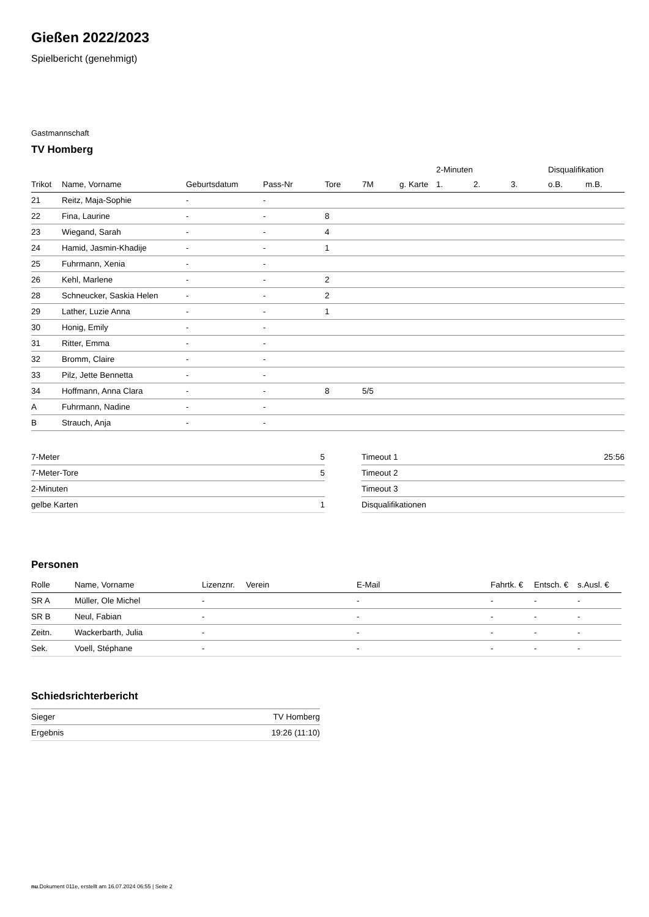Gießen 2022/2023
Spielbericht (genehmigt)
Gastmannschaft
TV Homberg
| | | | | | | | 2-Minuten | | | Disqualifikation | |
| Trikot | Name, Vorname | Geburtsdatum | Pass-Nr | Tore | 7M | g. Karte | 1. | 2. | 3. | o.B. | m.B. |
| 21 | Reitz, Maja-Sophie | - | - | | | | | | | | |
| 22 | Fina, Laurine | - | - | 8 | | | | | | | |
| 23 | Wiegand, Sarah | - | - | 4 | | | | | | | |
| 24 | Hamid, Jasmin-Khadije | - | - | 1 | | | | | | | |
| 25 | Fuhrmann, Xenia | - | - | | | | | | | | |
| 26 | Kehl, Marlene | - | - | 2 | | | | | | | |
| 28 | Schneucker, Saskia Helen | - | - | 2 | | | | | | | |
| 29 | Lather, Luzie Anna | - | - | 1 | | | | | | | |
| 30 | Honig, Emily | - | - | | | | | | | | |
| 31 | Ritter, Emma | - | - | | | | | | | | |
| 32 | Bromm, Claire | - | - | | | | | | | | |
| 33 | Pilz, Jette Bennetta | - | - | | | | | | | | |
| 34 | Hoffmann, Anna Clara | - | - | 8 | 5/5 | | | | | | |
| A | Fuhrmann, Nadine | - | - | | | | | | | | |
| B | Strauch, Anja | - | - | | | | | | | | |
| 7-Meter | 5 |
| 7-Meter-Tore | 5 |
| 2-Minuten | |
| gelbe Karten | 1 |
| Timeout 1 | 25:56 |
| Timeout 2 | |
| Timeout 3 | |
| Disqualifikationen | |
Personen
| Rolle | Name, Vorname | Lizenznr. | Verein | E-Mail | Fahrtk. € | Entsch. € | s.Ausl. € |
| --- | --- | --- | --- | --- | --- | --- | --- |
| SR A | Müller, Ole Michel | - | | - | - | - | - |
| SR B | Neul, Fabian | - | | - | - | - | - |
| Zeitn. | Wackerbarth, Julia | - | | - | - | - | - |
| Sek. | Voell, Stéphane | - | | - | - | - | - |
Schiedsrichterbericht
| Sieger | TV Homberg |
| Ergebnis | 19:26 (11:10) |
nu.Dokument 011e, erstellt am 16.07.2024 06:55 | Seite 2